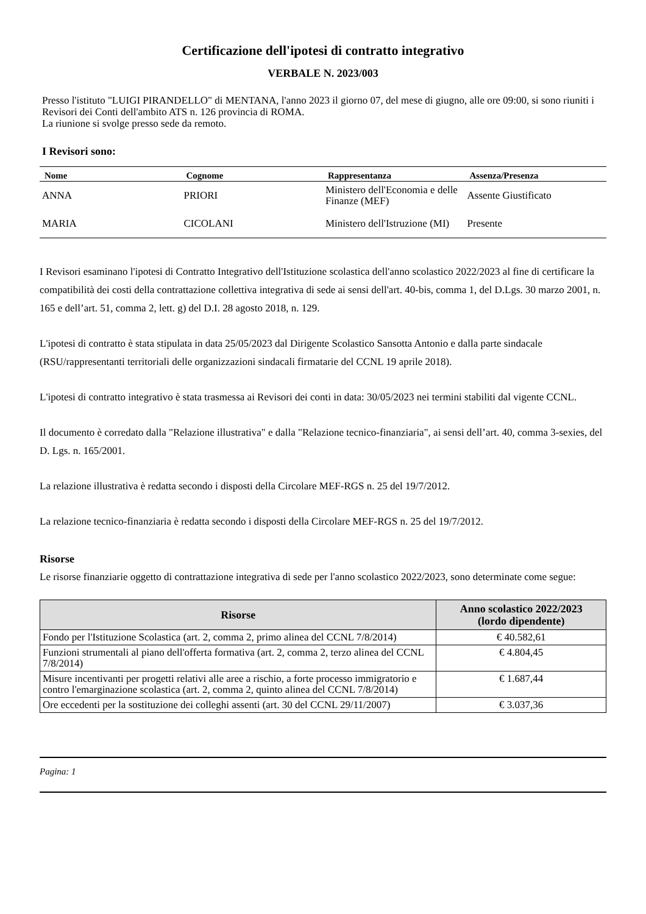Certificazione dell'ipotesi di contratto integrativo
VERBALE N. 2023/003
Presso l'istituto "LUIGI PIRANDELLO" di MENTANA, l'anno 2023 il giorno 07, del mese di giugno, alle ore 09:00, si sono riuniti i Revisori dei Conti dell'ambito ATS n. 126 provincia di ROMA.
La riunione si svolge presso sede da remoto.
I Revisori sono:
| Nome | Cognome | Rappresentanza | Assenza/Presenza |
| --- | --- | --- | --- |
| ANNA | PRIORI | Ministero dell'Economia e delle Finanze (MEF) | Assente Giustificato |
| MARIA | CICOLANI | Ministero dell'Istruzione (MI) | Presente |
I Revisori esaminano l'ipotesi di Contratto Integrativo dell'Istituzione scolastica dell'anno scolastico 2022/2023 al fine di certificare la compatibilità dei costi della contrattazione collettiva integrativa di sede ai sensi dell'art. 40-bis, comma 1, del D.Lgs. 30 marzo 2001, n. 165 e dell’art. 51, comma 2, lett. g) del D.I. 28 agosto 2018, n. 129.
L'ipotesi di contratto è stata stipulata in data 25/05/2023 dal Dirigente Scolastico Sansotta Antonio e dalla parte sindacale (RSU/rappresentanti territoriali delle organizzazioni sindacali firmatarie del CCNL 19 aprile 2018).
L'ipotesi di contratto integrativo è stata trasmessa ai Revisori dei conti in data: 30/05/2023 nei termini stabiliti dal vigente CCNL.
Il documento è corredato dalla "Relazione illustrativa" e dalla "Relazione tecnico-finanziaria", ai sensi dell’art. 40, comma 3-sexies, del D. Lgs. n. 165/2001.
La relazione illustrativa è redatta secondo i disposti della Circolare MEF-RGS n. 25 del 19/7/2012.
La relazione tecnico-finanziaria è redatta secondo i disposti della Circolare MEF-RGS n. 25 del 19/7/2012.
Risorse
Le risorse finanziarie oggetto di contrattazione integrativa di sede per l'anno scolastico 2022/2023, sono determinate come segue:
| Risorse | Anno scolastico 2022/2023 (lordo dipendente) |
| --- | --- |
| Fondo per l'Istituzione Scolastica (art. 2, comma 2, primo alinea del CCNL 7/8/2014) | € 40.582,61 |
| Funzioni strumentali al piano dell'offerta formativa (art. 2, comma 2, terzo alinea del CCNL 7/8/2014) | € 4.804,45 |
| Misure incentivanti per progetti relativi alle aree a rischio, a forte processo immigratorio e contro l'emarginazione scolastica (art. 2, comma 2, quinto alinea del CCNL 7/8/2014) | € 1.687,44 |
| Ore eccedenti per la sostituzione dei colleghi assenti (art. 30 del CCNL 29/11/2007) | € 3.037,36 |
Pagina: 1